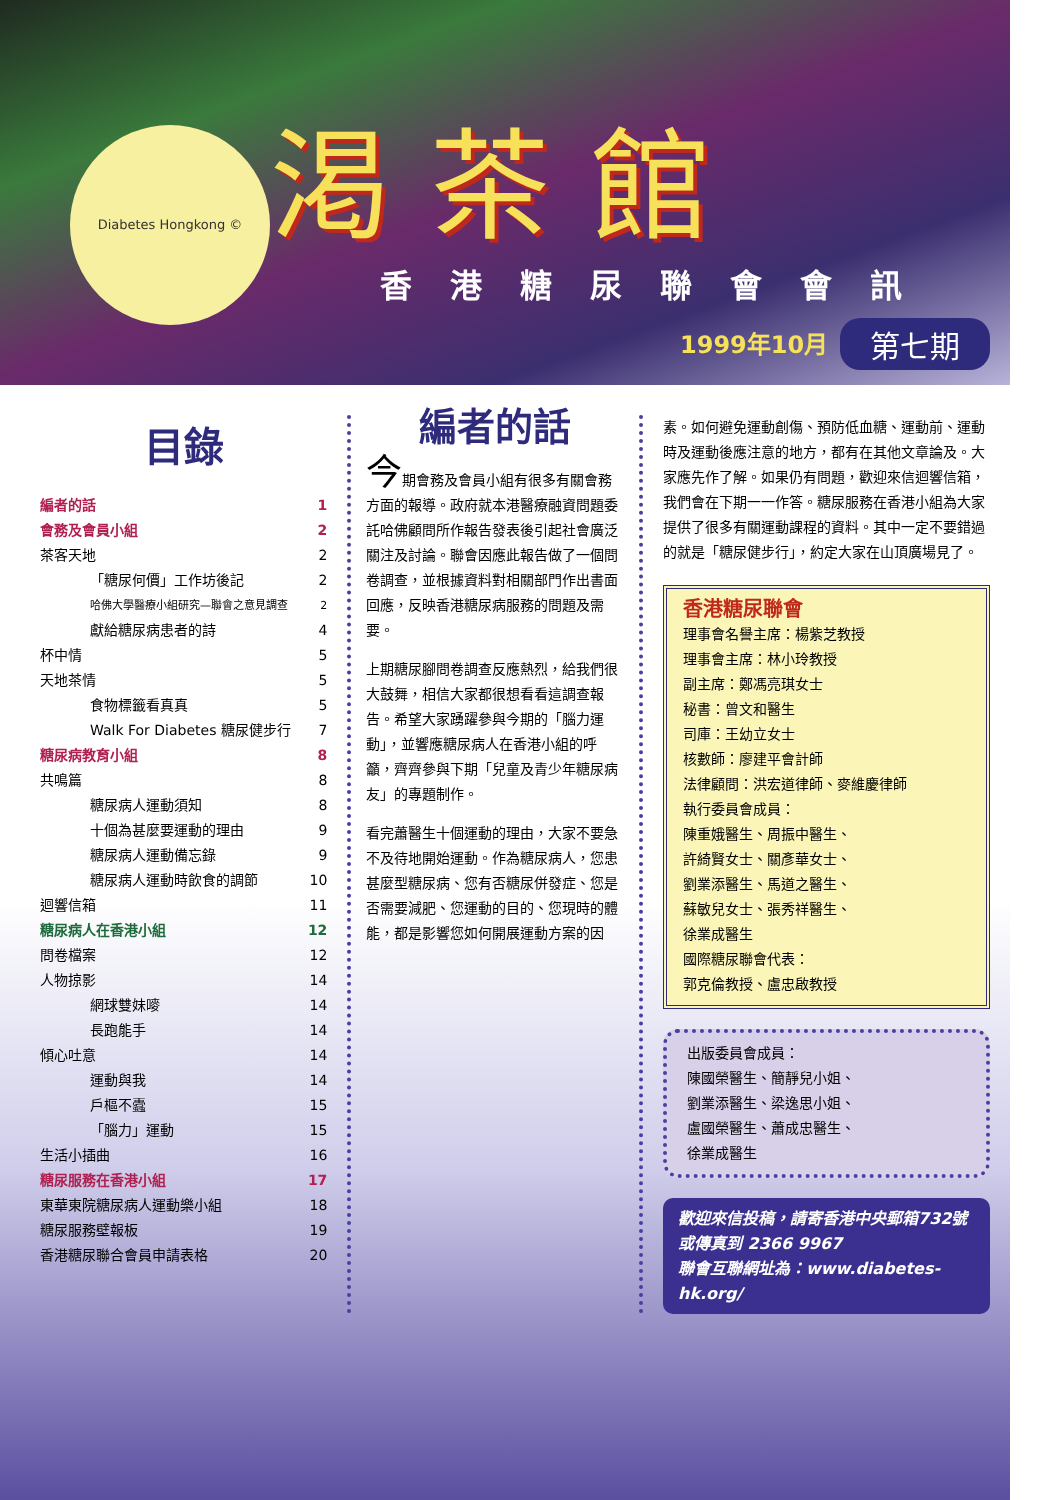Diabetes Hongkong © 渇茶館
香港糖尿聯會會訊
1999年10月 第七期
目錄
編者的話 1
會務及會員小組 2
茶客天地 2
「糖尿何價」工作坊後記 2
哈佛大學醫療小組研究—聯會之意見調查 2
獻給糖尿病患者的詩 4
杯中情 5
天地茶情 5
食物標籤看真真 5
Walk For Diabetes 糖尿健步行 7
糖尿病教育小組 8
共鳴篇 8
糖尿病人運動須知 8
十個為甚麼要運動的理由 9
糖尿病人運動備忘錄 9
糖尿病人運動時飲食的調節 10
迴響信箱 11
糖尿病人在香港小組 12
問卷檔案 12
人物掠影 14
網球雙妹嘜 14
長跑能手 14
傾心吐意 14
運動與我 14
戶樞不蠹 15
「腦力」運動 15
生活小插曲 16
糖尿服務在香港小組 17
東華東院糖尿病人運動樂小組 18
糖尿服務壁報板 19
香港糖尿聯合會員申請表格 20
編者的話
今期會務及會員小組有很多有關會務方面的報導。政府就本港醫療融資問題委託哈佛顧問所作報告發表後引起社會廣泛關注及討論。聯會因應此報告做了一個問卷調查，並根據資料對相關部門作出書面回應，反映香港糖尿病服務的問題及需要。
上期糖尿腳問卷調查反應熱烈，給我們很大鼓舞，相信大家都很想看看這調查報告。希望大家踴躍參與今期的「腦力運動」，並響應糖尿病人在香港小組的呼籲，齊齊參與下期「兒童及青少年糖尿病友」的專題制作。
看完蕭醫生十個運動的理由，大家不要急不及待地開始運動。作為糖尿病人，您患甚麼型糖尿病、您有否糖尿併發症、您是否需要減肥、您運動的目的、您現時的體能，都是影響您如何開展運動方案的因
素。如何避免運動創傷、預防低血糖、運動前、運動時及運動後應注意的地方，都有在其他文章論及。大家應先作了解。如果仍有問題，歡迎來信迴響信箱，我們會在下期一一作答。糖尿服務在香港小組為大家提供了很多有關運動課程的資料。其中一定不要錯過的就是「糖尿健步行」，約定大家在山頂廣場見了。
香港糖尿聯會
理事會名譽主席：楊紫芝教授
理事會主席：林小玲教授
副主席：鄭馮亮琪女士
秘書：曾文和醫生
司庫：王幼立女士
核數師：廖建平會計師
法律顧問：洪宏道律師、麥維慶律師
執行委員會成員：
陳重娥醫生、周振中醫生、
許綺賢女士、關彥華女士、
劉業添醫生、馬道之醫生、
蘇敏兒女士、張秀祥醫生、
徐業成醫生
國際糖尿聯會代表：
郭克倫教授、盧忠啟教授
出版委員會成員：
陳國榮醫生、簡靜兒小姐、
劉業添醫生、梁逸思小姐、
盧國榮醫生、蕭成忠醫生、
徐業成醫生
歡迎來信投稿，請寄香港中央郵箱732號
或傳真到 2366 9967
聯會互聯網址為：www.diabetes-hk.org/